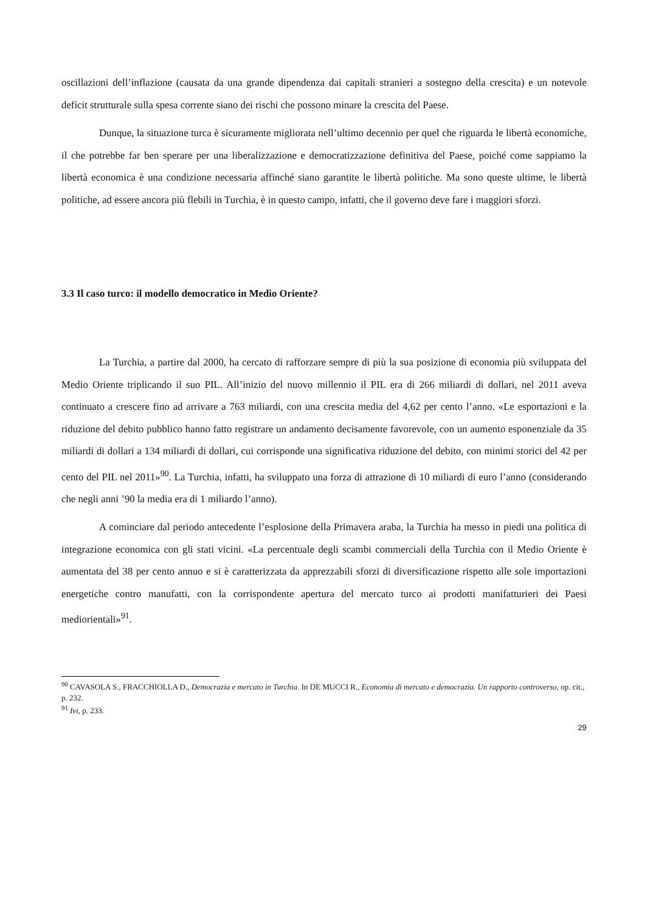oscillazioni dell’inflazione (causata da una grande dipendenza dai capitali stranieri a sostegno della crescita) e un notevole deficit strutturale sulla spesa corrente siano dei rischi che possono minare la crescita del Paese.
Dunque, la situazione turca è sicuramente migliorata nell’ultimo decennio per quel che riguarda le libertà economiche, il che potrebbe far ben sperare per una liberalizzazione e democratizzazione definitiva del Paese, poiché come sappiamo la libertà economica è una condizione necessaria affinché siano garantite le libertà politiche. Ma sono queste ultime, le libertà politiche, ad essere ancora più flebili in Turchia, è in questo campo, infatti, che il governo deve fare i maggiori sforzi.
3.3 Il caso turco: il modello democratico in Medio Oriente?
La Turchia, a partire dal 2000, ha cercato di rafforzare sempre di più la sua posizione di economia più sviluppata del Medio Oriente triplicando il suo PIL. All’inizio del nuovo millennio il PIL era di 266 miliardi di dollari, nel 2011 aveva continuato a crescere fino ad arrivare a 763 miliardi, con una crescita media del 4,62 per cento l’anno. «Le esportazioni e la riduzione del debito pubblico hanno fatto registrare un andamento decisamente favorevole, con un aumento esponenziale da 35 miliardi di dollari a 134 miliardi di dollari, cui corrisponde una significativa riduzione del debito, con minimi storici del 42 per cento del PIL nel 2011»<sup>90</sup>. La Turchia, infatti, ha sviluppato una forza di attrazione di 10 miliardi di euro l’anno (considerando che negli anni ’90 la media era di 1 miliardo l’anno).
A cominciare dal periodo antecedente l’esplosione della Primavera araba, la Turchia ha messo in piedi una politica di integrazione economica con gli stati vicini. «La percentuale degli scambi commerciali della Turchia con il Medio Oriente è aumentata del 38 per cento annuo e si è caratterizzata da apprezzabili sforzi di diversificazione rispetto alle sole importazioni energetiche contro manufatti, con la corrispondente apertura del mercato turco ai prodotti manifatturieri dei Paesi mediorientali»<sup>91</sup>.
<sup>90</sup> CAVASOLA S., FRACCHIOLLA D., Democrazia e mercato in Turchia. In DE MUCCI R., Economia di mercato e democrazia. Un rapporto controverso, op. cit., p. 232.
<sup>91</sup> Ivi, p. 233.
29